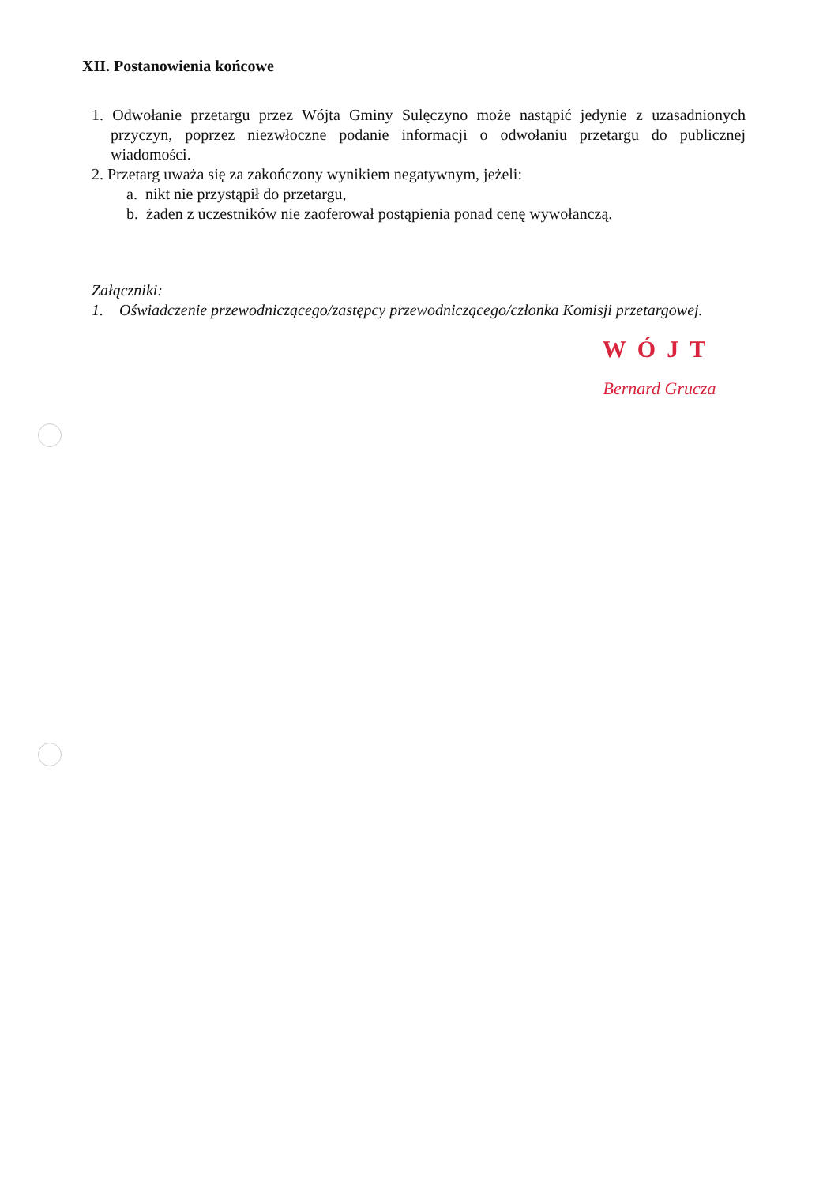XII. Postanowienia końcowe
1. Odwołanie przetargu przez Wójta Gminy Sulęczyno może nastąpić jedynie z uzasadnionych przyczyn, poprzez niezwłoczne podanie informacji o odwołaniu przetargu do publicznej wiadomości.
2. Przetarg uważa się za zakończony wynikiem negatywnym, jeżeli:
a. nikt nie przystąpił do przetargu,
b. żaden z uczestników nie zaoferował postąpienia ponad cenę wywołanczą.
Załączniki:
1. Oświadczenie przewodniczącego/zastępcy przewodniczącego/członka Komisji przetargowej.
WÓJT
Bernard Grucza